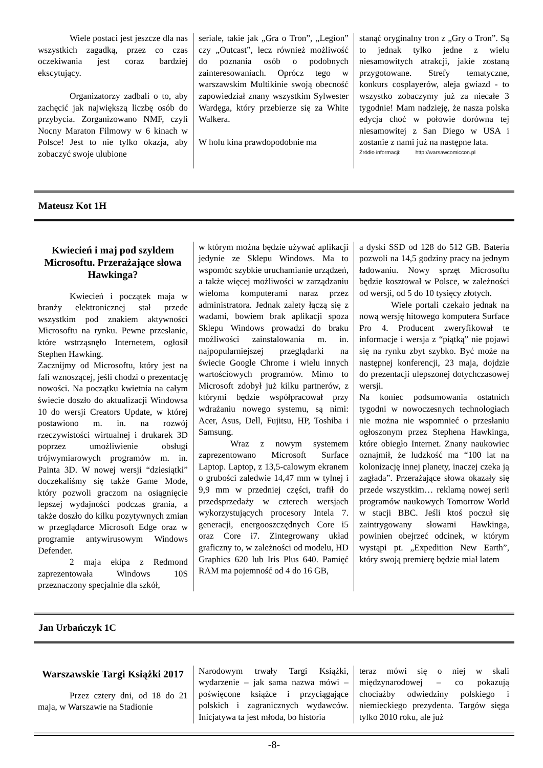Wiele postaci jest jeszcze dla nas wszystkich zagadką, przez co czas oczekiwania jest coraz bardziej ekscytujący.
Organizatorzy zadbali o to, aby zachęcić jak największą liczbę osób do przybycia. Zorganizowano NMF, czyli Nocny Maraton Filmowy w 6 kinach w Polsce! Jest to nie tylko okazja, aby zobaczyć swoje ulubione
seriale, takie jak „Gra o Tron”, „Legion” czy „Outcast”, lecz również możliwość do poznania osób o podobnych zainteresowaniach. Oprócz tego w warszawskim Multikinie swoją obecność zapowiedział znany wszystkim Sylwester Wardęga, który przebierze się za White Walkera.
W holu kina prawdopodobnie ma
stanąć oryginalny tron z „Gry o Tron”. Są to jednak tylko jedne z wielu niesamowitych atrakcji, jakie zostaną przygotowane. Strefy tematyczne, konkurs cosplayerów, aleja gwiazd - to wszystko zobaczymy już za niecałe 3 tygodnie! Mam nadzieję, że nasza polska edycja choć w połowie dorówna tej niesamowitej z San Diego w USA i zostanie z nami już na następne lata.
Źródło informacji: http://warsawcomiccon.pl
Mateusz Kot 1H
Kwiecień i maj pod szyldem Microsoftu. Przerażające słowa Hawkinga?
Kwiecień i początek maja w branży elektronicznej stał przede wszystkim pod znakiem aktywności Microsoftu na rynku. Pewne przesłanie, które wstrząsnęło Internetem, ogłosił Stephen Hawking.
Zacznijmy od Microsoftu, który jest na fali wznoszącej, jeśli chodzi o prezentację nowości. Na początku kwietnia na całym świecie doszło do aktualizacji Windowsa 10 do wersji Creators Update, w której postawiono m. in. na rozwój rzeczywistości wirtualnej i drukarek 3D poprzez umożliwienie obsługi trójwymiarowych programów m. in. Painta 3D. W nowej wersji “dziesiątki” doczekaliśmy się także Game Mode, który pozwoli graczom na osiągnięcie lepszej wydajności podczas grania, a także doszło do kilku pozytywnych zmian w przeglądarce Microsoft Edge oraz w programie antywirusowym Windows Defender.
2 maja ekipa z Redmond zaprezentowała Windows 10S przeznaczony specjalnie dla szkół,
w którym można będzie używać aplikacji jedynie ze Sklepu Windows. Ma to wspomóc szybkie uruchamianie urządzeń, a także więcej możliwości w zarządzaniu wieloma komputerami naraz przez administratora. Jednak zalety łączą się z wadami, bowiem brak aplikacji spoza Sklepu Windows prowadzi do braku możliwości zainstalowania m. in. najpopularniejszej przeglądarki na świecie Google Chrome i wielu innych wartościowych programów. Mimo to Microsoft zdobył już kilku partnerów, z którymi będzie współpracował przy wdrażaniu nowego systemu, są nimi: Acer, Asus, Dell, Fujitsu, HP, Toshiba i Samsung.
Wraz z nowym systemem zaprezentowano Microsoft Surface Laptop. Laptop, z 13,5-calowym ekranem o grubości zaledwie 14,47 mm w tylnej i 9,9 mm w przedniej części, trafił do przedsprzedaży w czterech wersjach wykorzystujących procesory Intela 7. generacji, energooszczędnych Core i5 oraz Core i7. Zintegrowany układ graficzny to, w zależności od modelu, HD Graphics 620 lub Iris Plus 640. Pamięć RAM ma pojemność od 4 do 16 GB,
a dyski SSD od 128 do 512 GB. Bateria pozwoli na 14,5 godziny pracy na jednym ładowaniu. Nowy sprzęt Microsoftu będzie kosztował w Polsce, w zależności od wersji, od 5 do 10 tysięcy złotych.
Wiele portali czekało jednak na nową wersję hitowego komputera Surface Pro 4. Producent zweryfikował te informacje i wersja z “piątką” nie pojawi się na rynku zbyt szybko. Być może na następnej konferencji, 23 maja, dojdzie do prezentacji ulepszonej dotychczasowej wersji.
Na koniec podsumowania ostatnich tygodni w nowoczesnych technologiach nie można nie wspomnieć o przesłaniu ogłoszonym przez Stephena Hawkinga, które obiegło Internet. Znany naukowiec oznajmił, że ludzkość ma “100 lat na kolonizację innej planety, inaczej czeka ją zagłada”. Przerażające słowa okazały się przede wszystkim… reklamą nowej serii programów naukowych Tomorrow World w stacji BBC. Jeśli ktoś poczuł się zaintrygowany słowami Hawkinga, powinien obejrzeć odcinek, w którym wystąpi pt. „Expedition New Earth”, który swoją premierę będzie miał latem
Jan Urbańczyk 1C
Warszawskie Targi Książki 2017
Przez cztery dni, od 18 do 21 maja, w Warszawie na Stadionie
Narodowym trwały Targi Książki, wydarzenie – jak sama nazwa mówi – poświęcone książce i przyciągające polskich i zagranicznych wydawców. Inicjatywa ta jest młoda, bo historia
teraz mówi się o niej w skali międzynarodowej – co pokazują chociażby odwiedziny polskiego i niemieckiego prezydenta. Targów sięga tylko 2010 roku, ale już
-8-